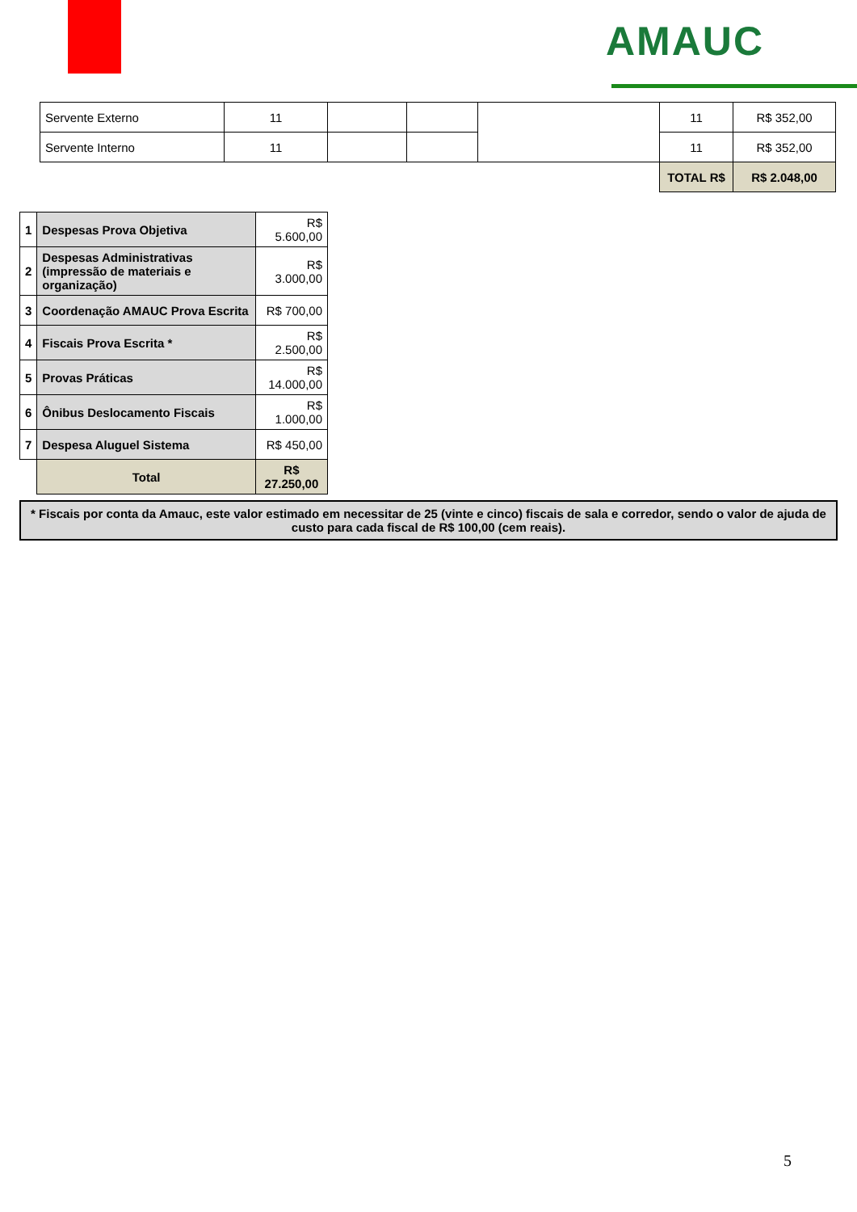AMAUC
| Servente Externo | 11 | | | | 11 | R$ 352,00 |
| Servente Interno | 11 | | | | 11 | R$ 352,00 |
| | | | | | TOTAL R$ | R$ 2.048,00 |
| 1 | Despesas Prova Objetiva | R$ 5.600,00 |
| 2 | Despesas Administrativas (impressão de materiais e organização) | R$ 3.000,00 |
| 3 | Coordenação AMAUC Prova Escrita | R$ 700,00 |
| 4 | Fiscais Prova Escrita * | R$ 2.500,00 |
| 5 | Provas Práticas | R$ 14.000,00 |
| 6 | Ônibus Deslocamento Fiscais | R$ 1.000,00 |
| 7 | Despesa Aluguel Sistema | R$ 450,00 |
| | Total | R$ 27.250,00 |
* Fiscais por conta da Amauc, este valor estimado em necessitar de 25 (vinte e cinco) fiscais de sala e corredor, sendo o valor de ajuda de custo para cada fiscal de R$ 100,00 (cem reais).
5